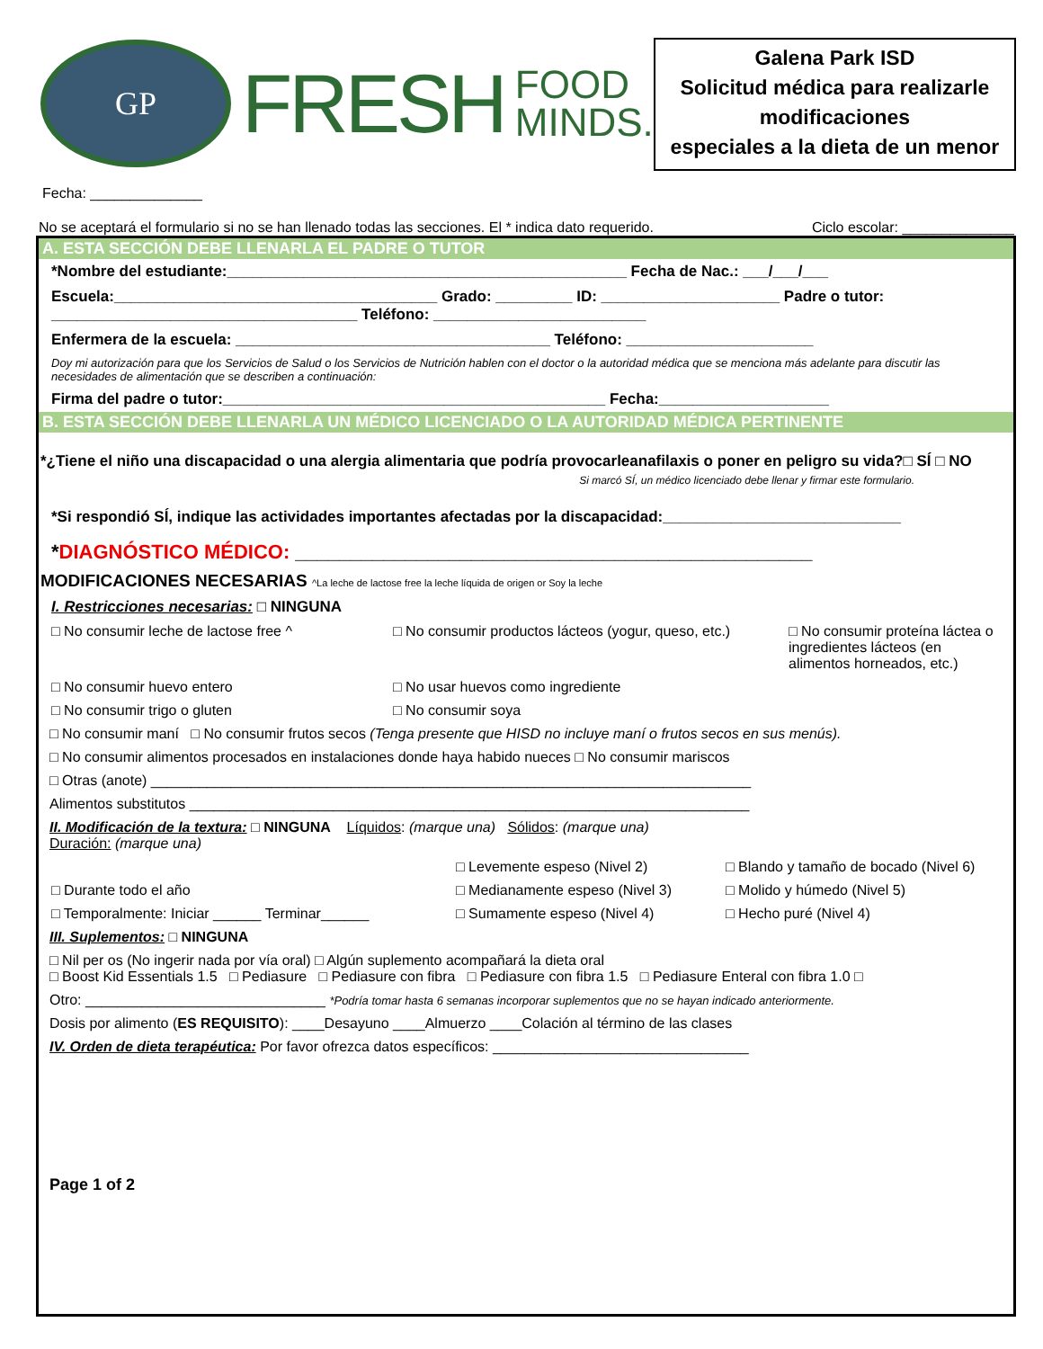GP
FRESH
FOOD
MINDS.
Galena Park ISD
Solicitud médica para realizarle modificaciones
especiales a la dieta de un menor
Fecha: ______________
No se aceptará el formulario si no se han llenado todas las secciones. El * indica dato requerido. Ciclo escolar: ______________
A. ESTA SECCIÓN DEBE LLENARLA EL PADRE O TUTOR
*Nombre del estudiante:_______________________________________________ Fecha de Nac.: ___/___/___
Escuela:______________________________________ Grado: _________ ID: _____________________ Padre o tutor: ____________________________________ Teléfono: _________________________
Enfermera de la escuela: _____________________________________ Teléfono: ______________________
Doy mi autorización para que los Servicios de Salud o los Servicios de Nutrición hablen con el doctor o la autoridad médica que se menciona más adelante para discutir las necesidades de alimentación que se describen a continuación:
Firma del padre o tutor:_____________________________________________ Fecha:____________________
B. ESTA SECCIÓN DEBE LLENARLA UN MÉDICO LICENCIADO O LA AUTORIDAD MÉDICA PERTINENTE
*¿Tiene el niño una discapacidad o una alergia alimentaria que podría provocarleanafilaxis o poner en peligro su vida?□ SÍ □ NO
Si marcó SÍ, un médico licenciado debe llenar y firmar este formulario.
*Si respondió SÍ, indique las actividades importantes afectadas por la discapacidad:____________________________
*DIAGNÓSTICO MÉDICO: _______________________________________________
MODIFICACIONES NECESARIAS ^La leche de lactose free la leche líquida de origen or Soy la leche
I. Restricciones necesarias: □ NINGUNA
□ No consumir leche de lactose free ^ □ No consumir productos lácteos (yogur, queso, etc.) □ No consumir proteína láctea o ingredientes lácteos (en alimentos horneados, etc.) □ No consumir huevo entero □ No usar huevos como ingrediente □ No consumir trigo o gluten □ No consumir soya
□ No consumir maní □ No consumir frutos secos (Tenga presente que HISD no incluye maní o frutos secos en sus menús).
□ No consumir alimentos procesados en instalaciones donde haya habido nueces □ No consumir mariscos
□ Otras (anote) ___________________________________________________________________________
Alimentos substitutos ______________________________________________________________________
II. Modificación de la textura: □ NINGUNA Líquidos: (marque una) Sólidos: (marque una)
Duración: (marque una)
□ Levemente espeso (Nivel 2) □ Blando y tamaño de bocado (Nivel 6) □ Durante todo el año □ Medianamente espeso (Nivel 3) □ Molido y húmedo (Nivel 5) □ Temporalmente: Iniciar ______ Terminar______ □ Sumamente espeso (Nivel 4) □ Hecho puré (Nivel 4)
III. Suplementos: □ NINGUNA
□ Nil per os (No ingerir nada por vía oral) □ Algún suplemento acompañará la dieta oral
□ Boost Kid Essentials 1.5 □ Pediasure □ Pediasure con fibra □ Pediasure con fibra 1.5 □ Pediasure Enteral con fibra 1.0 □
Otro: ______________________________ *Podría tomar hasta 6 semanas incorporar suplementos que no se hayan indicado anteriormente.
Dosis por alimento (ES REQUISITO): ____Desayuno ____Almuerzo ____Colación al término de las clases
IV. Orden de dieta terapéutica: Por favor ofrezca datos específicos: ________________________________
Page 1 of 2